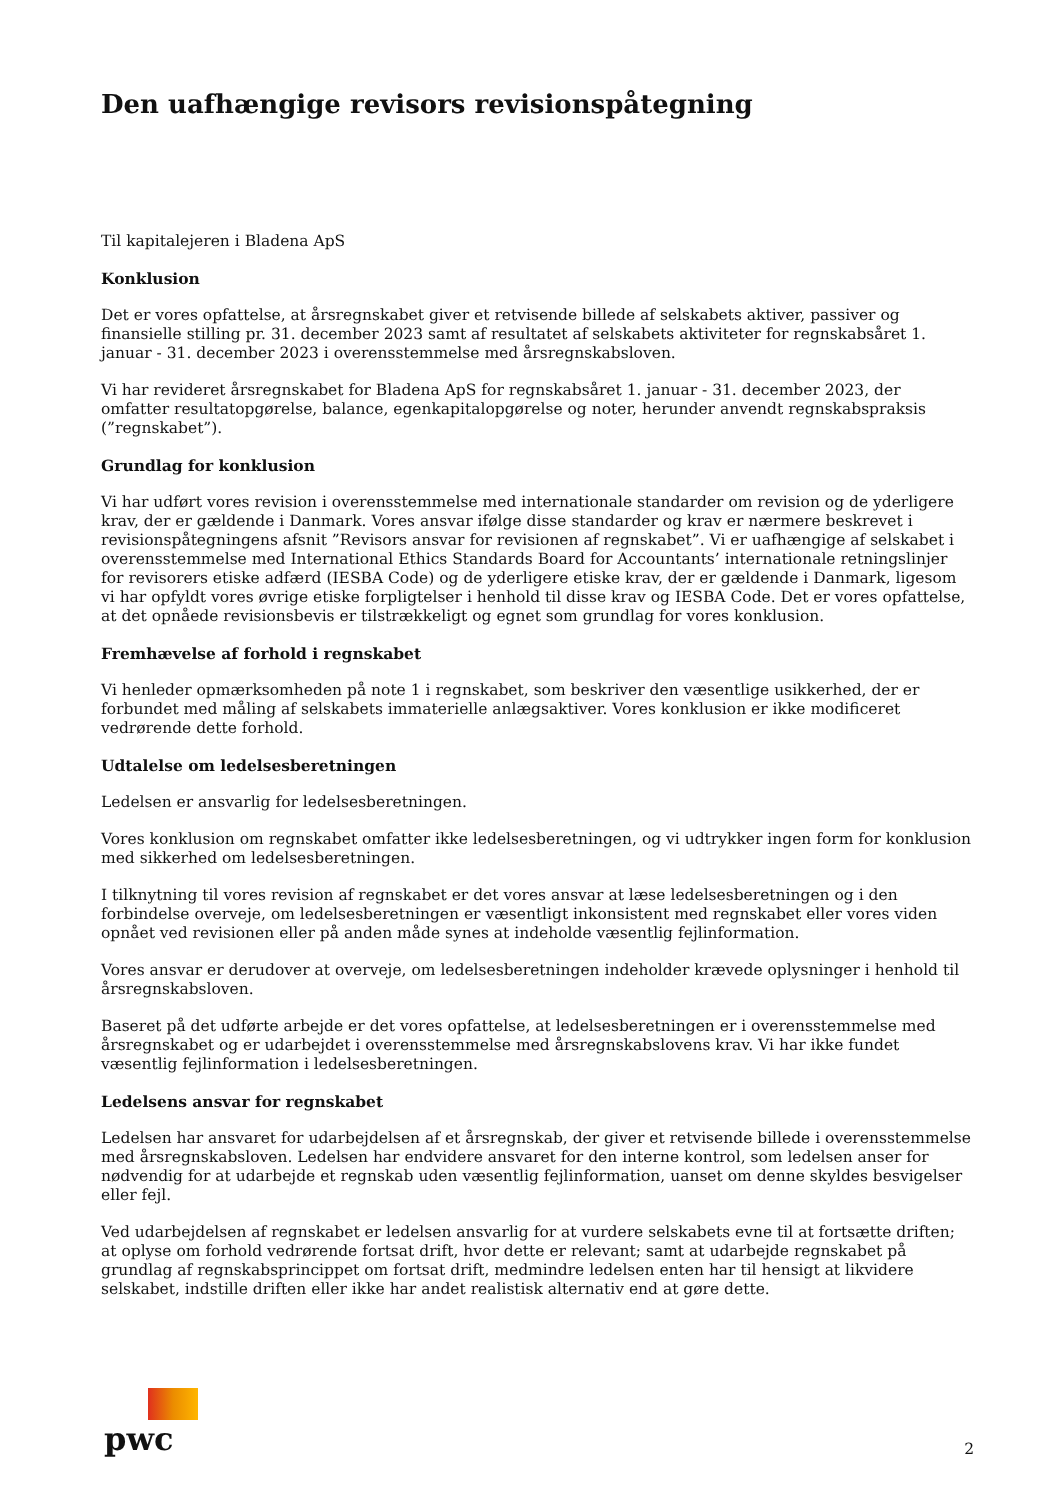Den uafhængige revisors revisionspåtegning
Til kapitalejeren i Bladena ApS
Konklusion
Det er vores opfattelse, at årsregnskabet giver et retvisende billede af selskabets aktiver, passiver og finansielle stilling pr. 31. december 2023 samt af resultatet af selskabets aktiviteter for regnskabsåret 1. januar - 31. december 2023 i overensstemmelse med årsregnskabsloven.
Vi har revideret årsregnskabet for Bladena ApS for regnskabsåret 1. januar - 31. december 2023, der omfatter resultatopgørelse, balance, egenkapitalopgørelse og noter, herunder anvendt regnskabspraksis (”regnskabet”).
Grundlag for konklusion
Vi har udført vores revision i overensstemmelse med internationale standarder om revision og de yderligere krav, der er gældende i Danmark. Vores ansvar ifølge disse standarder og krav er nærmere beskrevet i revisionspåtegningens afsnit ”Revisors ansvar for revisionen af regnskabet”. Vi er uafhængige af selskabet i overensstemmelse med International Ethics Standards Board for Accountants’ internationale retningslinjer for revisorers etiske adfærd (IESBA Code) og de yderligere etiske krav, der er gældende i Danmark, ligesom vi har opfyldt vores øvrige etiske forpligtelser i henhold til disse krav og IESBA Code. Det er vores opfattelse, at det opnåede revisionsbevis er tilstrækkeligt og egnet som grundlag for vores konklusion.
Fremhævelse af forhold i regnskabet
Vi henleder opmærksomheden på note 1 i regnskabet, som beskriver den væsentlige usikkerhed, der er forbundet med måling af selskabets immaterielle anlægsaktiver. Vores konklusion er ikke modificeret vedrørende dette forhold.
Udtalelse om ledelsesberetningen
Ledelsen er ansvarlig for ledelsesberetningen.
Vores konklusion om regnskabet omfatter ikke ledelsesberetningen, og vi udtrykker ingen form for konklusion med sikkerhed om ledelsesberetningen.
I tilknytning til vores revision af regnskabet er det vores ansvar at læse ledelsesberetningen og i den forbindelse overveje, om ledelsesberetningen er væsentligt inkonsistent med regnskabet eller vores viden opnået ved revisionen eller på anden måde synes at indeholde væsentlig fejlinformation.
Vores ansvar er derudover at overveje, om ledelsesberetningen indeholder krævede oplysninger i henhold til årsregnskabsloven.
Baseret på det udførte arbejde er det vores opfattelse, at ledelsesberetningen er i overensstemmelse med årsregnskabet og er udarbejdet i overensstemmelse med årsregnskabslovens krav. Vi har ikke fundet væsentlig fejlinformation i ledelsesberetningen.
Ledelsens ansvar for regnskabet
Ledelsen har ansvaret for udarbejdelsen af et årsregnskab, der giver et retvisende billede i overensstemmelse med årsregnskabsloven. Ledelsen har endvidere ansvaret for den interne kontrol, som ledelsen anser for nødvendig for at udarbejde et regnskab uden væsentlig fejlinformation, uanset om denne skyldes besvigelser eller fejl.
Ved udarbejdelsen af regnskabet er ledelsen ansvarlig for at vurdere selskabets evne til at fortsætte driften; at oplyse om forhold vedrørende fortsat drift, hvor dette er relevant; samt at udarbejde regnskabet på grundlag af regnskabsprincippet om fortsat drift, medmindre ledelsen enten har til hensigt at likvidere selskabet, indstille driften eller ikke har andet realistisk alternativ end at gøre dette.
pwc
2